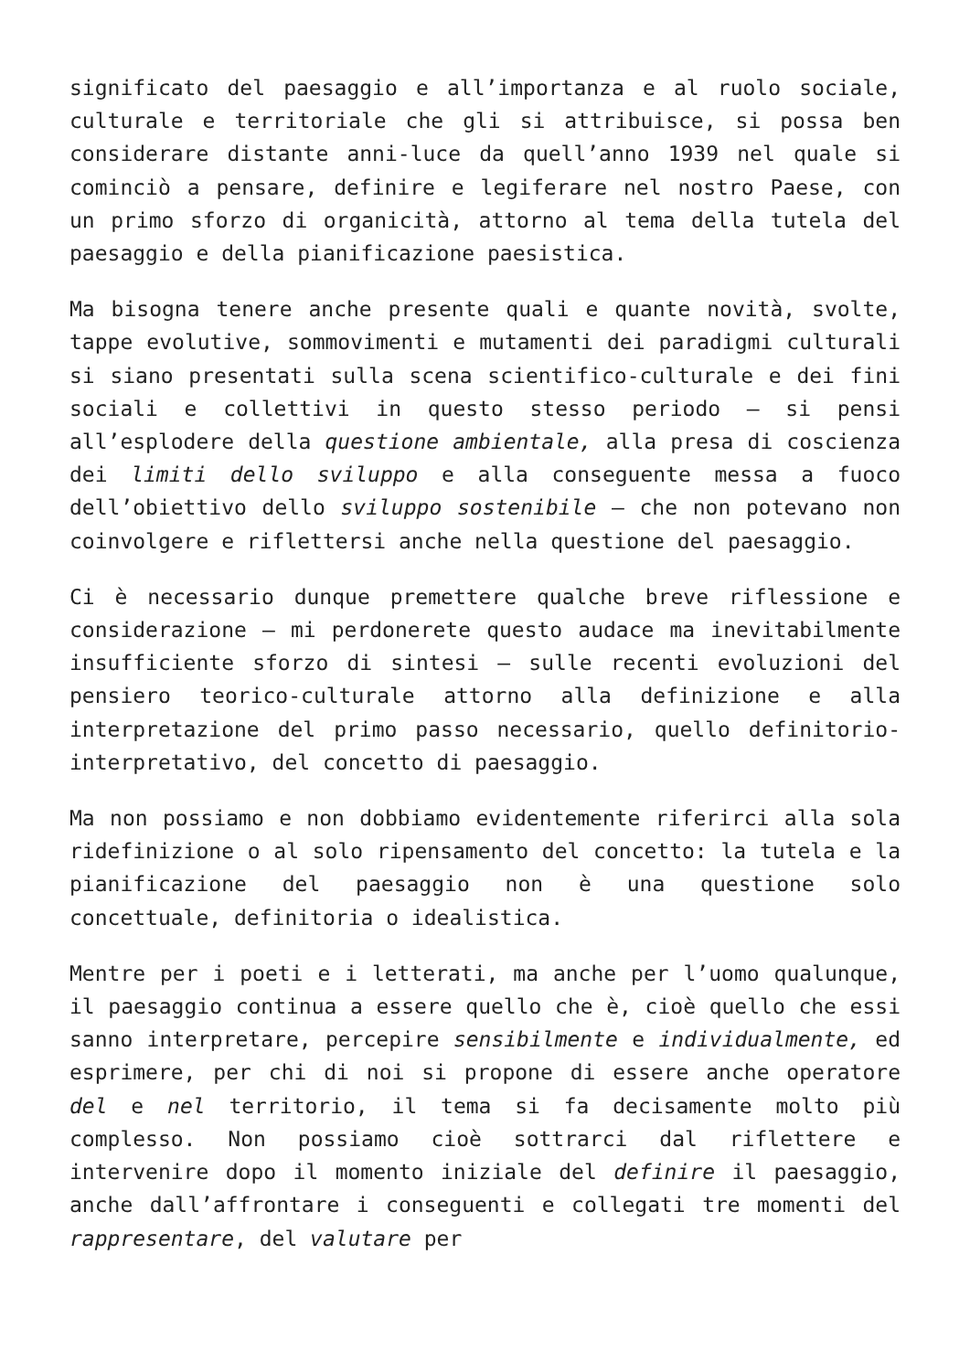significato del paesaggio e all’importanza e al ruolo sociale, culturale e territoriale che gli si attribuisce, si possa ben considerare distante anni-luce da quell’anno 1939 nel quale si cominciò a pensare, definire e legiferare nel nostro Paese, con un primo sforzo di organicità, attorno al tema della tutela del paesaggio e della pianificazione paesistica.
Ma bisogna tenere anche presente quali e quante novità, svolte, tappe evolutive, sommovimenti e mutamenti dei paradigmi culturali si siano presentati sulla scena scientifico-culturale e dei fini sociali e collettivi in questo stesso periodo – si pensi all’esplodere della questione ambientale, alla presa di coscienza dei limiti dello sviluppo e alla conseguente messa a fuoco dell’obiettivo dello sviluppo sostenibile – che non potevano non coinvolgere e riflettersi anche nella questione del paesaggio.
Ci è necessario dunque premettere qualche breve riflessione e considerazione – mi perdonerete questo audace ma inevitabilmente insufficiente sforzo di sintesi – sulle recenti evoluzioni del pensiero teorico-culturale attorno alla definizione e alla interpretazione del primo passo necessario, quello definitorio-interpretativo, del concetto di paesaggio.
Ma non possiamo e non dobbiamo evidentemente riferirci alla sola ridefinizione o al solo ripensamento del concetto: la tutela e la pianificazione del paesaggio non è una questione solo concettuale, definitoria o idealistica.
Mentre per i poeti e i letterati, ma anche per l’uomo qualunque, il paesaggio continua a essere quello che è, cioè quello che essi sanno interpretare, percepire sensibilmente e individualmente, ed esprimere, per chi di noi si propone di essere anche operatore del e nel territorio, il tema si fa decisamente molto più complesso. Non possiamo cioè sottrarci dal riflettere e intervenire dopo il momento iniziale del definire il paesaggio, anche dall’affrontare i conseguenti e collegati tre momenti del rappresentare, del valutare per